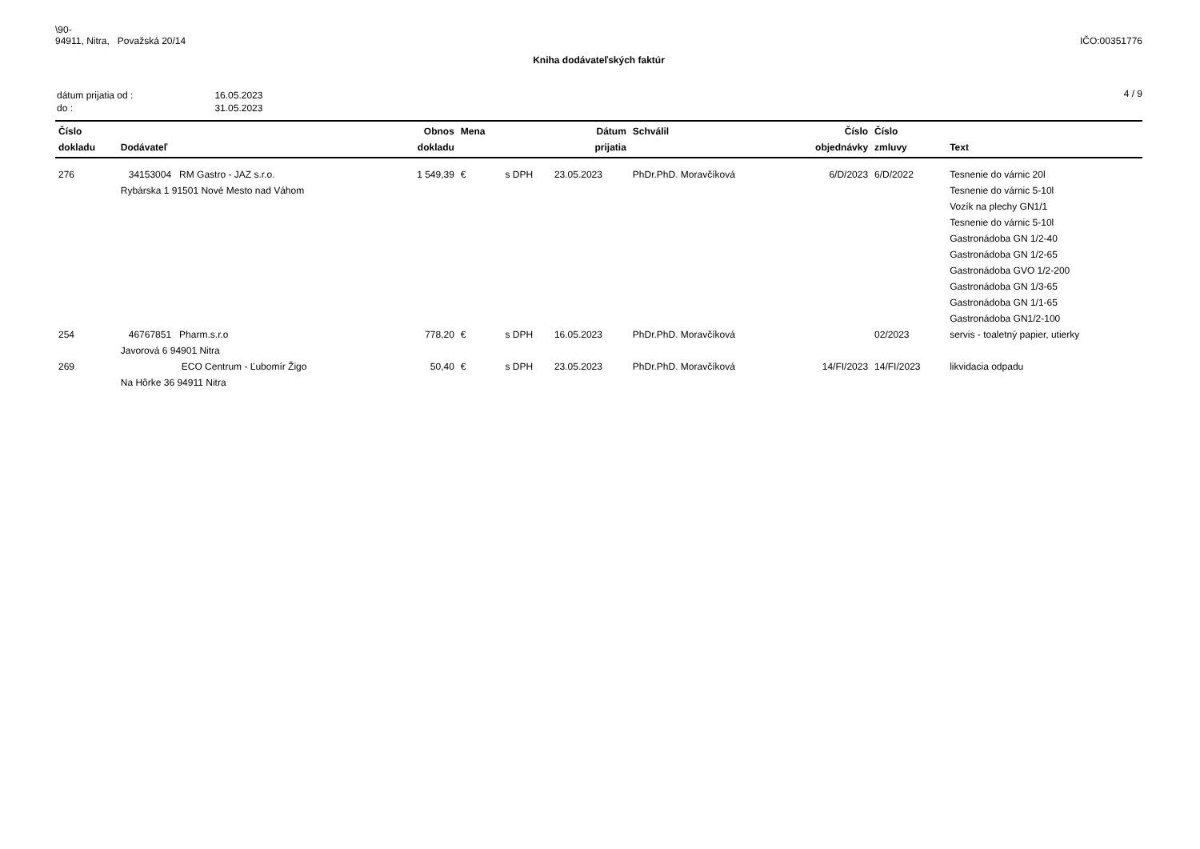\90-
94911, Nitra, Považská 20/14
IČO:00351776
Kniha dodávateľských faktúr
| dátum prijatia od : | 16.05.2023 |
| do : | 31.05.2023 |
4 / 9
| Číslo dokladu | Dodávateľ | Obnos dokladu | Mena | | Dátum prijatia | Schválil | Číslo objednávky | Číslo zmluvy | Text |
| --- | --- | --- | --- | --- | --- | --- | --- | --- | --- |
| 276 | 34153004 RM Gastro - JAZ s.r.o. Rybárska 1 91501 Nové Mesto nad Váhom | 1 549,39 | € | s DPH | 23.05.2023 | PhDr.PhD. Moravčíková | 6/D/2023 | 6/D/2022 | Tesnenie do várnic 20l Tesnenie do várnic 5-10l Vozík na plechy GN1/1 Tesnenie do várnic 5-10l Gastronádoba GN 1/2-40 Gastronádoba GN 1/2-65 Gastronádoba GVO 1/2-200 Gastronádoba GN 1/3-65 Gastronádoba GN 1/1-65 Gastronádoba GN1/2-100 |
| 254 | 46767851 Pharm.s.r.o Javorová 6 94901 Nitra | 778,20 | € | s DPH | 16.05.2023 | PhDr.PhD. Moravčíková | | 02/2023 | servis - toaletný papier, utierky |
| 269 | ECO Centrum - Ľubomír Žigo Na Hôrke 36 94911 Nitra | 50,40 | € | s DPH | 23.05.2023 | PhDr.PhD. Moravčíková | 14/FI/2023 | 14/FI/2023 | likvidacia odpadu |